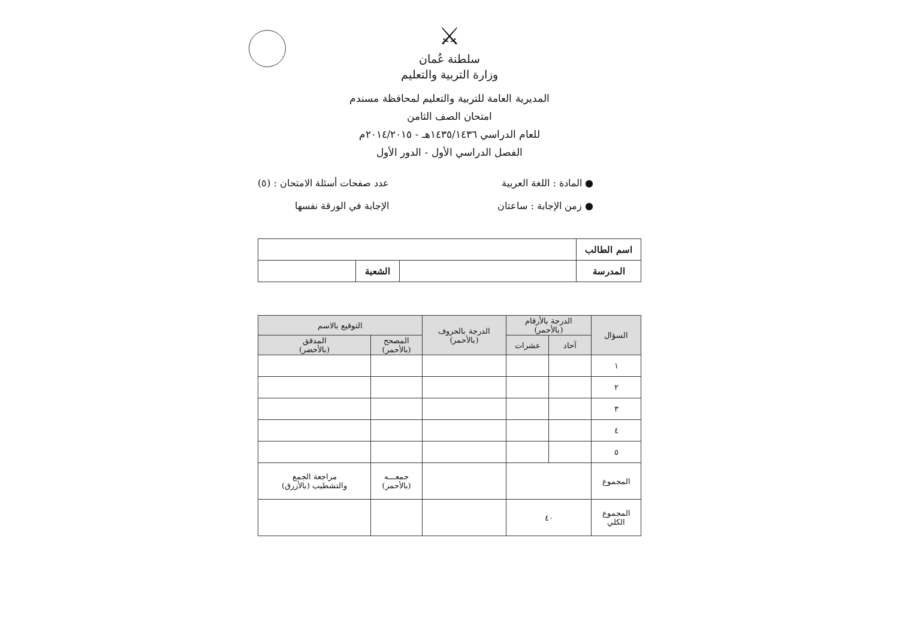⚔
سلطنة عُمان
وزارة التربية والتعليم
المديرية العامة للتربية والتعليم لمحافظة مسندم
امتحان الصف الثامن
للعام الدراسي ١٤٣٥/١٤٣٦هـ - ٢٠١٤/٢٠١٥م
الفصل الدراسي الأول - الدور الأول
● المادة : اللغة العربية
● زمن الإجابة : ساعتان
عدد صفحات أسئلة الامتحان : (٥)
الإجابة في الورقة نفسها
| اسم الطالب | | | |
| المدرسة | | الشعبة | |
| السؤال | الدرجة بالأرقام (بالأحمر) | | الدرجة بالحروف (بالأحمر) | التوقيع بالاسم | | |
| --- | --- | --- | --- | --- | --- | --- |
| | آحاد | | | عشرات | المصحح (بالأحمر) | المدقق (بالأخضر) |
| ١ | | | | | | |
| ٢ | | | | | | |
| ٣ | | | | | | |
| ٤ | | | | | | |
| ٥ | | | | | | |
| المجموع | | | | جمعـــه (بالأحمر) | مراجعة الجمع والتشطيب (بالأزرق) | |
| المجموع الكلي | ٤٠ | | | | | |